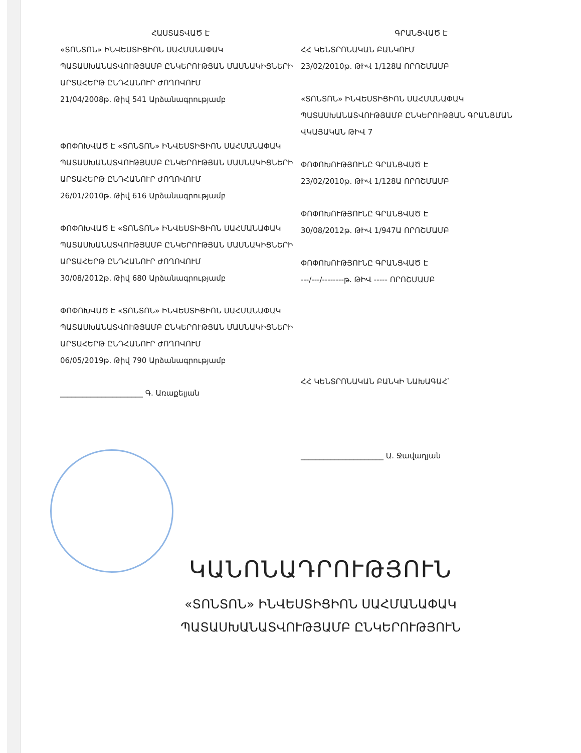ՀԱՍՏԱՏՎԱԾ Է
«ՏՈՆՏՈՆ» ԻՆՎԵՍՏԻՑԻՈՆ ՍԱՀՄԱՆԱՓԱԿ ՊԱՏԱՍԽԱՆԱՏՎՈՒԹՅԱՄԲ ԸՆԿԵՐՈՒԹՅԱՆ ՄԱՍՆԱԿԻՑՆԵՐԻ ԱՐՏԱՀԵՐԹ ԸՆԴՀԱՆՈՒՐ ԺՈՂՈՎՈՒՄ
21/04/2008թ. Թիվ 541 Արձանագրությամբ
ՓՈՓՈԽՎԱԾ Է «ՏՈՆՏՈՆ» ԻՆՎԵՍՏԻՑԻՈՆ ՍԱՀՄԱՆԱՓԱԿ ՊԱՏԱՍԽԱՆԱՏՎՈՒԹՅԱՄԲ ԸՆԿԵՐՈՒԹՅԱՆ ՄԱՍՆԱԿԻՑՆԵՐԻ ԱՐՏԱՀԵՐԹ ԸՆԴՀԱՆՈՒՐ ԺՈՂՈՎՈՒՄ
26/01/2010թ. Թիվ 616 Արձանագրությամբ
ՓՈՓՈԽՎԱԾ Է «ՏՈՆՏՈՆ» ԻՆՎԵՍՏԻՑԻՈՆ ՍԱՀՄԱՆԱՓԱԿ ՊԱՏԱՍԽԱՆԱՏՎՈՒԹՅԱՄԲ ԸՆԿԵՐՈՒԹՅԱՆ ՄԱՍՆԱԿԻՑՆԵՐԻ ԱՐՏԱՀԵՐԹ ԸՆԴՀԱՆՈՒՐ ԺՈՂՈՎՈՒՄ
30/08/2012թ. Թիվ 680 Արձանագրությամբ
ՓՈՓՈԽՎԱԾ Է «ՏՈՆՏՈՆ» ԻՆՎԵՍՏԻՑԻՈՆ ՍԱՀՄԱՆԱՓԱԿ ՊԱՏԱՍԽԱՆԱՏՎՈՒԹՅԱՄԲ ԸՆԿԵՐՈՒԹՅԱՆ ՄԱՍՆԱԿԻՑՆԵՐԻ ԱՐՏԱՀԵՐԹ ԸՆԴՀԱՆՈՒՐ ԺՈՂՈՎՈՒՄ
06/05/2019թ. Թիվ 790 Արձանագրությամբ
______________________ Գ. Առաքելյան
ԳՐԱՆՑՎԱԾ Է
ՀՀ ԿԵՆՏՐՈՆԱԿԱՆ ԲԱՆԿՈՒՄ
23/02/2010թ. ԹԻՎ 1/128Ա ՈՐՈՇՄԱՄԲ
«ՏՈՆՏՈՆ» ԻՆՎԵՍՏԻՑԻՈՆ ՍԱՀՄԱՆԱՓԱԿ ՊԱՏԱՍԽԱՆԱՏՎՈՒԹՅԱՄԲ ԸՆԿԵՐՈՒԹՅԱՆ ԳՐԱՆՑՄԱՆ ՎԿԱՅԱԿԱՆ ԹԻՎ 7
ՓՈՓՈԽՈՒԹՅՈՒՆԸ ԳՐԱՆՑՎԱԾ Է
23/02/2010թ. ԹԻՎ 1/128Ա ՈՐՈՇՄԱՄԲ
ՓՈՓՈԽՈՒԹՅՈՒՆԸ ԳՐԱՆՑՎԱԾ Է
30/08/2012թ. ԹԻՎ 1/947Ա ՈՐՈՇՄԱՄԲ
ՓՈՓՈԽՈՒԹՅՈՒՆԸ ԳՐԱՆՑՎԱԾ Է
---/---/--------թ. ԹԻՎ ----- ՈՐՈՇՄԱՄԲ
ՀՀ ԿԵՆՏՐՈՆԱԿԱՆ ԲԱՆԿԻ ՆԱԽԱԳԱՀ՝
______________________ Ա. Ջավադյան
ԿԱՆՈՆԱԴՐՈՒԹՅՈՒՆ
«ՏՈՆՏՈՆ» ԻՆՎԵՍՏԻՑԻՈՆ ՍԱՀՄԱՆԱՓԱԿ
ՊԱՏԱՍԽԱՆԱՏՎՈՒԹՅԱՄԲ ԸՆԿԵՐՈՒԹՅՈՒՆ